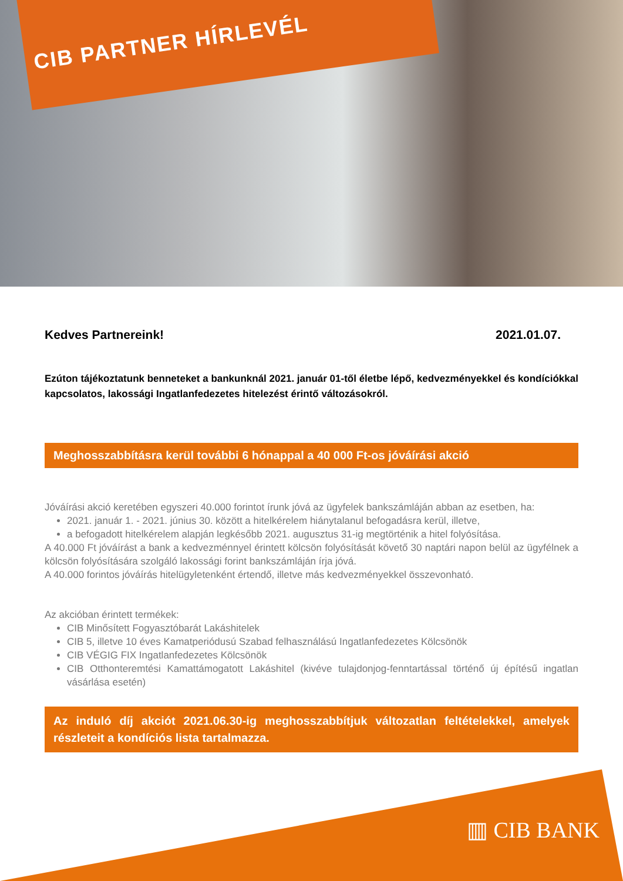CIB PARTNER HÍRLEVÉL
Kedves Partnereink! 2021.01.07.
Ezúton tájékoztatunk benneteket a bankunknál 2021. január 01-től életbe lépő, kedvezményekkel és kondíciókkal kapcsolatos, lakossági Ingatlanfedezetes hitelezést érintő változásokról.
Meghosszabbításra kerül további 6 hónappal a 40 000 Ft-os jóváírási akció
Jóváírási akció keretében egyszeri 40.000 forintot írunk jóvá az ügyfelek bankszámláján abban az esetben, ha:
2021. január 1. - 2021. június 30. között a hitelkérelem hiánytalanul befogadásra kerül, illetve,
a befogadott hitelkérelem alapján legkésőbb 2021. augusztus 31-ig megtörténik a hitel folyósítása.
A 40.000 Ft jóváírást a bank a kedvezménnyel érintett kölcsön folyósítását követő 30 naptári napon belül az ügyfélnek a kölcsön folyósítására szolgáló lakossági forint bankszámláján írja jóvá.
A 40.000 forintos jóváírás hitelügyletenként értendő, illetve más kedvezményekkel összevonható.
Az akcióban érintett termékek:
CIB Minősített Fogyasztóbarát Lakáshitelek
CIB 5, illetve 10 éves Kamatperiódusú Szabad felhasználású Ingatlanfedezetes Kölcsönök
CIB VÉGIG FIX Ingatlanfedezetes Kölcsönök
CIB Otthonteremtési Kamattámogatott Lakáshitel (kivéve tulajdonjog-fenntartással történő új építésű ingatlan vásárlása esetén)
Az induló díj akciót 2021.06.30-ig meghosszabbítjuk változatlan feltételekkel, amelyek részleteit a kondíciós lista tartalmazza.
▥ CIB BANK